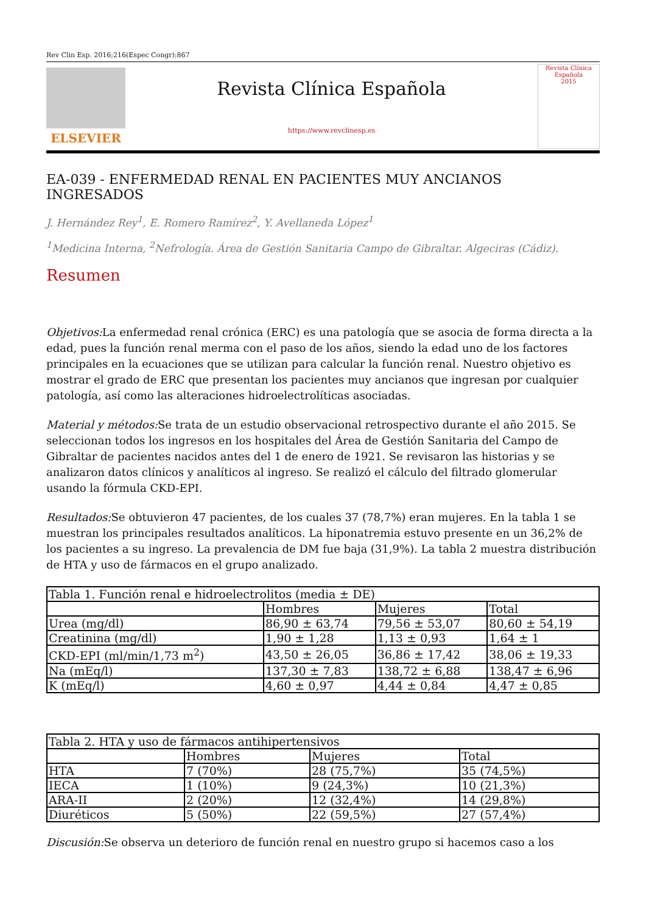Rev Clin Esp. 2016;216(Espec Congr):867
ELSEVIER
Revista Clínica Española
https://www.revclinesp.es
Revista Clínica Española
2015
EA-039 - ENFERMEDAD RENAL EN PACIENTES MUY ANCIANOS INGRESADOS
J. Hernández Rey<sup>1</sup>, E. Romero Ramírez<sup>2</sup>, Y. Avellaneda López<sup>1</sup>
<sup>1</sup> Medicina Interna, <sup>2</sup>Nefrología. Área de Gestión Sanitaria Campo de Gibraltar. Algeciras (Cádiz).
Resumen
Objetivos: La enfermedad renal crónica (ERC) es una patología que se asocia de forma directa a la edad, pues la función renal merma con el paso de los años, siendo la edad uno de los factores principales en la ecuaciones que se utilizan para calcular la función renal. Nuestro objetivo es mostrar el grado de ERC que presentan los pacientes muy ancianos que ingresan por cualquier patología, así como las alteraciones hidroelectrolíticas asociadas.
Material y métodos: Se trata de un estudio observacional retrospectivo durante el año 2015. Se seleccionan todos los ingresos en los hospitales del Área de Gestión Sanitaria del Campo de Gibraltar de pacientes nacidos antes del 1 de enero de 1921. Se revisaron las historias y se analizaron datos clínicos y analíticos al ingreso. Se realizó el cálculo del filtrado glomerular usando la fórmula CKD-EPI.
Resultados: Se obtuvieron 47 pacientes, de los cuales 37 (78,7%) eran mujeres. En la tabla 1 se muestran los principales resultados analíticos. La hiponatremia estuvo presente en un 36,2% de los pacientes a su ingreso. La prevalencia de DM fue baja (31,9%). La tabla 2 muestra distribución de HTA y uso de fármacos en el grupo analizado.
| Tabla 1. Función renal e hidroelectrolitos (media ± DE) | | | |
| --- | --- | --- | --- |
| | Hombres | Mujeres | Total |
| Urea (mg/dl) | 86,90 ± 63,74 | 79,56 ± 53,07 | 80,60 ± 54,19 |
| Creatinina (mg/dl) | 1,90 ± 1,28 | 1,13 ± 0,93 | 1,64 ± 1 |
| CKD-EPI (ml/min/1,73 m<sup>2</sup>) | 43,50 ± 26,05 | 36,86 ± 17,42 | 38,06 ± 19,33 |
| Na (mEq/l) | 137,30 ± 7,83 | 138,72 ± 6,88 | 138,47 ± 6,96 |
| K (mEq/l) | 4,60 ± 0,97 | 4,44 ± 0,84 | 4,47 ± 0,85 |
| Tabla 2. HTA y uso de fármacos antihipertensivos | | | |
| --- | --- | --- | --- |
| | Hombres | Mujeres | Total |
| HTA | 7 (70%) | 28 (75,7%) | 35 (74,5%) |
| IECA | 1 (10%) | 9 (24,3%) | 10 (21,3%) |
| ARA-II | 2 (20%) | 12 (32,4%) | 14 (29,8%) |
| Diuréticos | 5 (50%) | 22 (59,5%) | 27 (57,4%) |
Discusión: Se observa un deterioro de función renal en nuestro grupo si hacemos caso a los